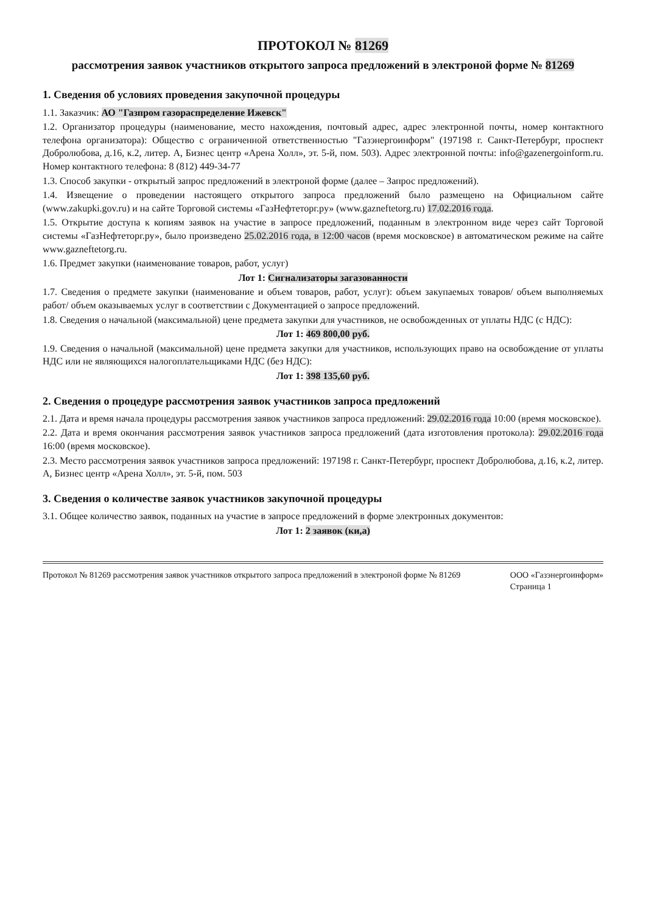ПРОТОКОЛ № 81269
рассмотрения заявок участников открытого запроса предложений в электроной форме № 81269
1. Сведения об условиях проведения закупочной процедуры
1.1. Заказчик: АО "Газпром газораспределение Ижевск"
1.2. Организатор процедуры (наименование, место нахождения, почтовый адрес, адрес электронной почты, номер контактного телефона организатора): Общество с ограниченной ответственностью "Газэнергоинформ" (197198 г. Санкт-Петербург, проспект Добролюбова, д.16, к.2, литер. А, Бизнес центр «Арена Холл», эт. 5-й, пом. 503). Адрес электронной почты: info@gazenergoinform.ru. Номер контактного телефона: 8 (812) 449-34-77
1.3. Способ закупки - открытый запрос предложений в электроной форме (далее – Запрос предложений).
1.4. Извещение о проведении настоящего открытого запроса предложений было размещено на Официальном сайте (www.zakupki.gov.ru) и на сайте Торговой системы «ГазНефтеторг.ру» (www.gazneftetorg.ru) 17.02.2016 года.
1.5. Открытие доступа к копиям заявок на участие в запросе предложений, поданным в электронном виде через сайт Торговой системы «ГазНефтеторг.ру», было произведено 25.02.2016 года, в 12:00 часов (время московское) в автоматическом режиме на сайте www.gazneftetorg.ru.
1.6. Предмет закупки (наименование товаров, работ, услуг)
Лот 1: Сигнализаторы загазованности
1.7. Сведения о предмете закупки (наименование и объем товаров, работ, услуг): объем закупаемых товаров/ объем выполняемых работ/ объем оказываемых услуг в соответствии с Документацией о запросе предложений.
1.8. Сведения о начальной (максимальной) цене предмета закупки для участников, не освобожденных от уплаты НДС (с НДС):
Лот 1: 469 800,00 руб.
1.9. Сведения о начальной (максимальной) цене предмета закупки для участников, использующих право на освобождение от уплаты НДС или не являющихся налогоплательщиками НДС (без НДС):
Лот 1: 398 135,60 руб.
2. Сведения о процедуре рассмотрения заявок участников запроса предложений
2.1. Дата и время начала процедуры рассмотрения заявок участников запроса предложений: 29.02.2016 года 10:00 (время московское).
2.2. Дата и время окончания рассмотрения заявок участников запроса предложений (дата изготовления протокола): 29.02.2016 года 16:00 (время московское).
2.3. Место рассмотрения заявок участников запроса предложений: 197198 г. Санкт-Петербург, проспект Добролюбова, д.16, к.2, литер. А, Бизнес центр «Арена Холл», эт. 5-й, пом. 503
3. Сведения о количестве заявок участников закупочной процедуры
3.1. Общее количество заявок, поданных на участие в запросе предложений в форме электронных документов:
Лот 1: 2 заявок (ки,а)
Протокол № 81269 рассмотрения заявок участников открытого запроса предложений в электроной форме № 81269 ООО «Газэнергоинформ»
Страница 1